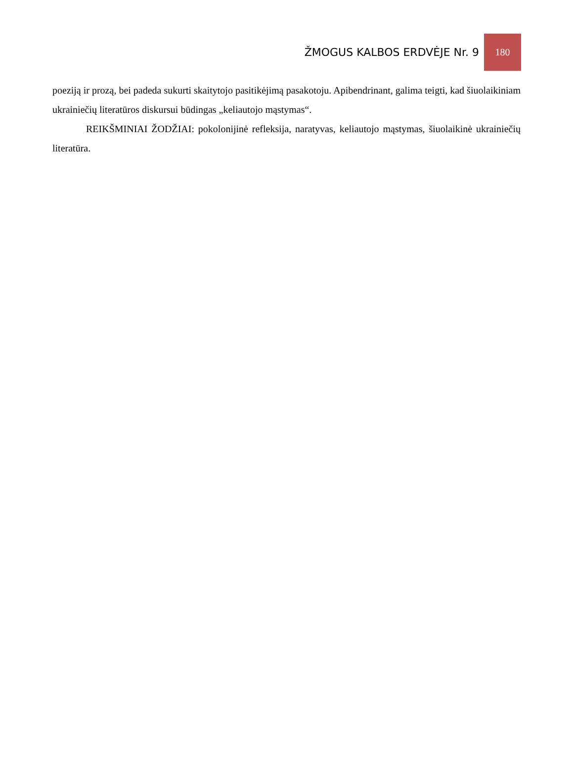ŽMOGUS KALBOS ERDVĖJE Nr. 9 180
poeziją ir prozą, bei padeda sukurti skaitytojo pasitikėjimą pasakotoju. Apibendrinant, galima teigti, kad šiuolaikiniam ukrainiečių literatūros diskursui būdingas „keliautojo mąstymas“.
REIKŠMINIAI ŽODŽIAI: pokolonijinė refleksija, naratyvas, keliautojo mąstymas, šiuolaikinė ukrainiečių literatūra.